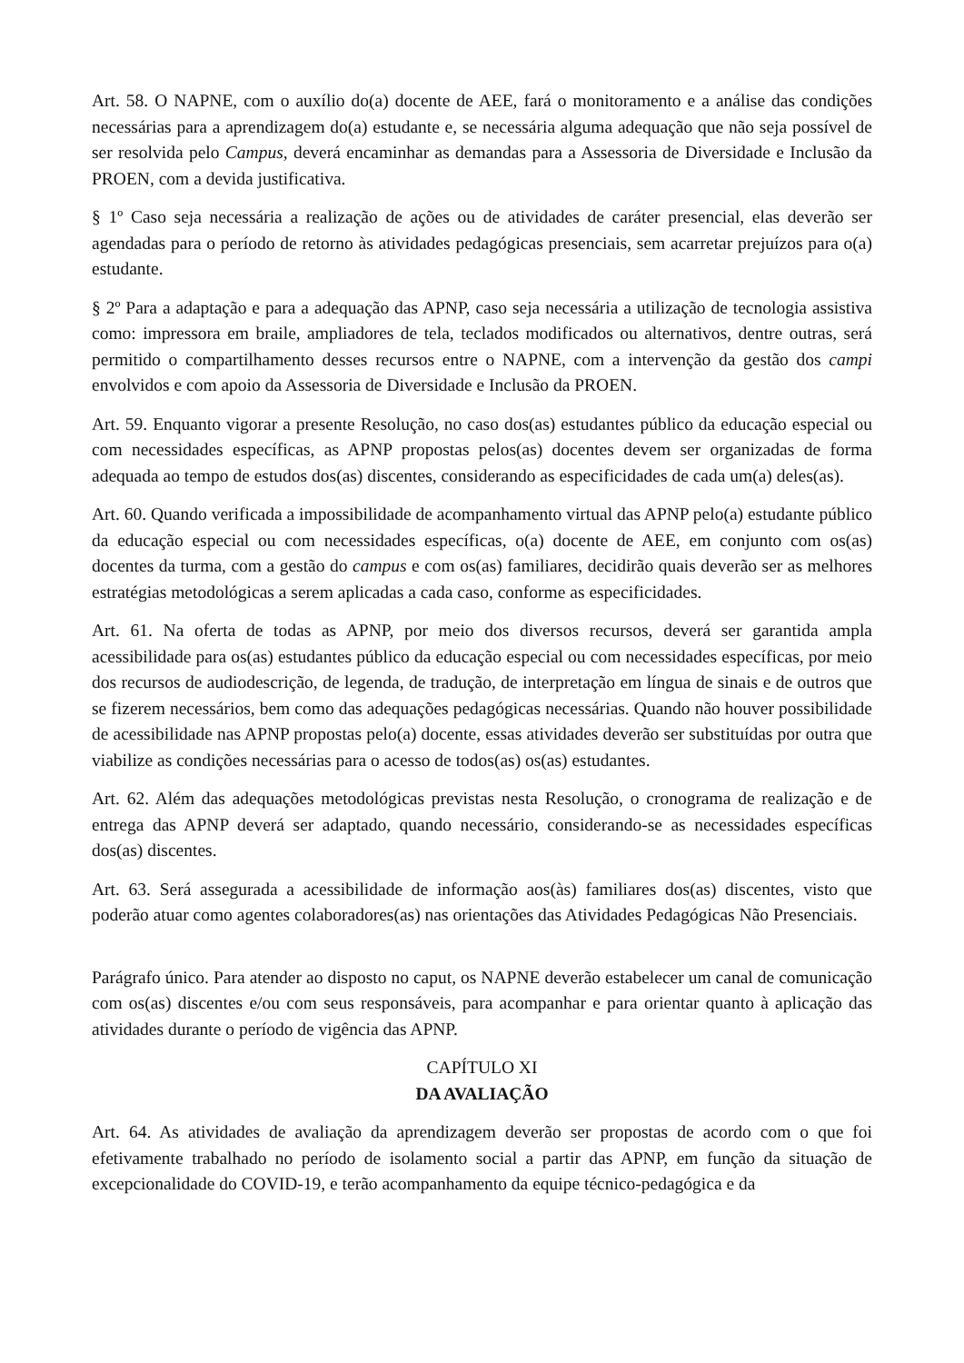Art. 58. O NAPNE, com o auxílio do(a) docente de AEE, fará o monitoramento e a análise das condições necessárias para a aprendizagem do(a) estudante e, se necessária alguma adequação que não seja possível de ser resolvida pelo Campus, deverá encaminhar as demandas para a Assessoria de Diversidade e Inclusão da PROEN, com a devida justificativa.
§ 1º Caso seja necessária a realização de ações ou de atividades de caráter presencial, elas deverão ser agendadas para o período de retorno às atividades pedagógicas presenciais, sem acarretar prejuízos para o(a) estudante.
§ 2º Para a adaptação e para a adequação das APNP, caso seja necessária a utilização de tecnologia assistiva como: impressora em braile, ampliadores de tela, teclados modificados ou alternativos, dentre outras, será permitido o compartilhamento desses recursos entre o NAPNE, com a intervenção da gestão dos campi envolvidos e com apoio da Assessoria de Diversidade e Inclusão da PROEN.
Art. 59. Enquanto vigorar a presente Resolução, no caso dos(as) estudantes público da educação especial ou com necessidades específicas, as APNP propostas pelos(as) docentes devem ser organizadas de forma adequada ao tempo de estudos dos(as) discentes, considerando as especificidades de cada um(a) deles(as).
Art. 60. Quando verificada a impossibilidade de acompanhamento virtual das APNP pelo(a) estudante público da educação especial ou com necessidades específicas, o(a) docente de AEE, em conjunto com os(as) docentes da turma, com a gestão do campus e com os(as) familiares, decidirão quais deverão ser as melhores estratégias metodológicas a serem aplicadas a cada caso, conforme as especificidades.
Art. 61. Na oferta de todas as APNP, por meio dos diversos recursos, deverá ser garantida ampla acessibilidade para os(as) estudantes público da educação especial ou com necessidades específicas, por meio dos recursos de audiodescrição, de legenda, de tradução, de interpretação em língua de sinais e de outros que se fizerem necessários, bem como das adequações pedagógicas necessárias. Quando não houver possibilidade de acessibilidade nas APNP propostas pelo(a) docente, essas atividades deverão ser substituídas por outra que viabilize as condições necessárias para o acesso de todos(as) os(as) estudantes.
Art. 62. Além das adequações metodológicas previstas nesta Resolução, o cronograma de realização e de entrega das APNP deverá ser adaptado, quando necessário, considerando-se as necessidades específicas dos(as) discentes.
Art. 63. Será assegurada a acessibilidade de informação aos(às) familiares dos(as) discentes, visto que poderão atuar como agentes colaboradores(as) nas orientações das Atividades Pedagógicas Não Presenciais.
Parágrafo único. Para atender ao disposto no caput, os NAPNE deverão estabelecer um canal de comunicação com os(as) discentes e/ou com seus responsáveis, para acompanhar e para orientar quanto à aplicação das atividades durante o período de vigência das APNP.
CAPÍTULO XI
DA AVALIAÇÃO
Art. 64. As atividades de avaliação da aprendizagem deverão ser propostas de acordo com o que foi efetivamente trabalhado no período de isolamento social a partir das APNP, em função da situação de excepcionalidade do COVID-19, e terão acompanhamento da equipe técnico-pedagógica e da